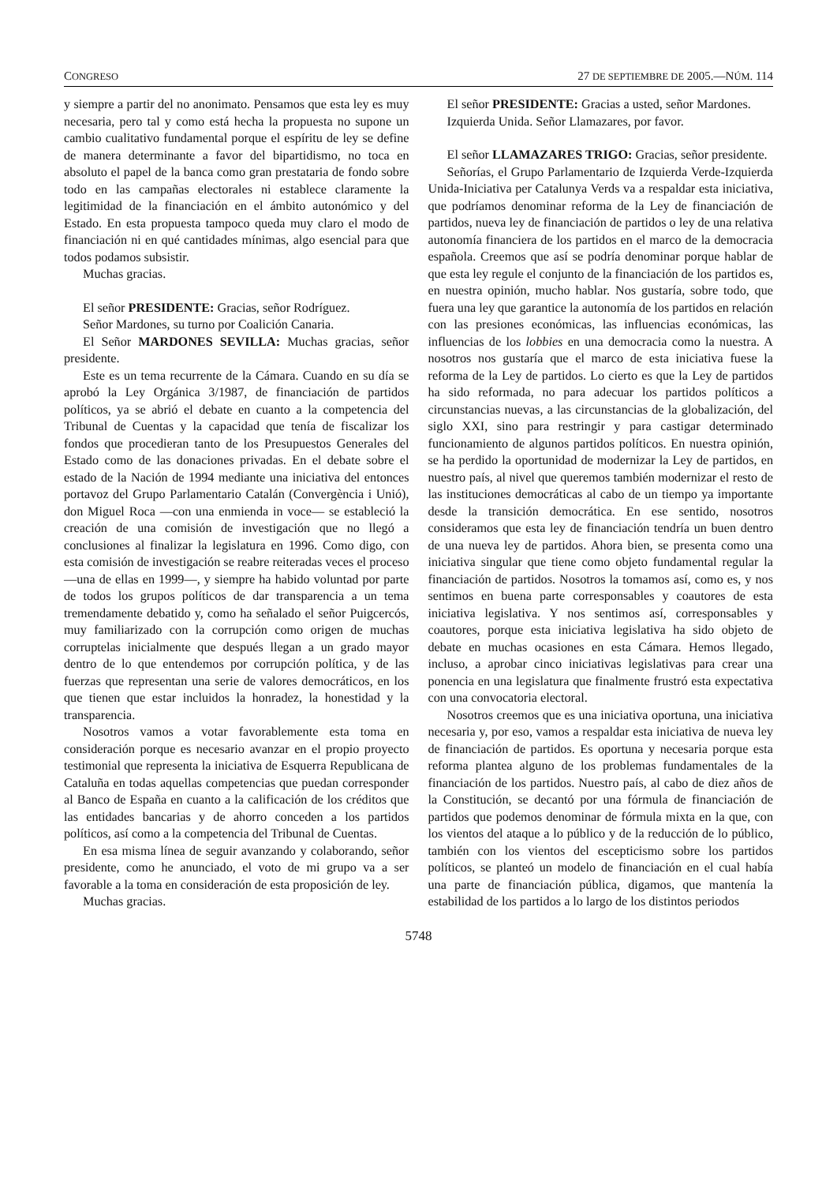CONGRESO 27 DE SEPTIEMBRE DE 2005.—NÚM. 114
y siempre a partir del no anonimato. Pensamos que esta ley es muy necesaria, pero tal y como está hecha la propuesta no supone un cambio cualitativo fundamental porque el espíritu de ley se define de manera determinante a favor del bipartidismo, no toca en absoluto el papel de la banca como gran prestataria de fondo sobre todo en las campañas electorales ni establece claramente la legitimidad de la financiación en el ámbito autonómico y del Estado. En esta propuesta tampoco queda muy claro el modo de financiación ni en qué cantidades mínimas, algo esencial para que todos podamos subsistir.
Muchas gracias.
El señor PRESIDENTE: Gracias, señor Rodríguez.
Señor Mardones, su turno por Coalición Canaria.
El Señor MARDONES SEVILLA: Muchas gracias, señor presidente.
Este es un tema recurrente de la Cámara. Cuando en su día se aprobó la Ley Orgánica 3/1987, de financiación de partidos políticos, ya se abrió el debate en cuanto a la competencia del Tribunal de Cuentas y la capacidad que tenía de fiscalizar los fondos que procedieran tanto de los Presupuestos Generales del Estado como de las donaciones privadas. En el debate sobre el estado de la Nación de 1994 mediante una iniciativa del entonces portavoz del Grupo Parlamentario Catalán (Convergència i Unió), don Miguel Roca —con una enmienda in voce— se estableció la creación de una comisión de investigación que no llegó a conclusiones al finalizar la legislatura en 1996. Como digo, con esta comisión de investigación se reabre reiteradas veces el proceso —una de ellas en 1999—, y siempre ha habido voluntad por parte de todos los grupos políticos de dar transparencia a un tema tremendamente debatido y, como ha señalado el señor Puigcercós, muy familiarizado con la corrupción como origen de muchas corruptelas inicialmente que después llegan a un grado mayor dentro de lo que entendemos por corrupción política, y de las fuerzas que representan una serie de valores democráticos, en los que tienen que estar incluidos la honradez, la honestidad y la transparencia.
Nosotros vamos a votar favorablemente esta toma en consideración porque es necesario avanzar en el propio proyecto testimonial que representa la iniciativa de Esquerra Republicana de Cataluña en todas aquellas competencias que puedan corresponder al Banco de España en cuanto a la calificación de los créditos que las entidades bancarias y de ahorro conceden a los partidos políticos, así como a la competencia del Tribunal de Cuentas.
En esa misma línea de seguir avanzando y colaborando, señor presidente, como he anunciado, el voto de mi grupo va a ser favorable a la toma en consideración de esta proposición de ley.
Muchas gracias.
El señor PRESIDENTE: Gracias a usted, señor Mardones.
Izquierda Unida. Señor Llamazares, por favor.
El señor LLAMAZARES TRIGO: Gracias, señor presidente.
Señorías, el Grupo Parlamentario de Izquierda Verde-Izquierda Unida-Iniciativa per Catalunya Verds va a respaldar esta iniciativa, que podríamos denominar reforma de la Ley de financiación de partidos, nueva ley de financiación de partidos o ley de una relativa autonomía financiera de los partidos en el marco de la democracia española. Creemos que así se podría denominar porque hablar de que esta ley regule el conjunto de la financiación de los partidos es, en nuestra opinión, mucho hablar. Nos gustaría, sobre todo, que fuera una ley que garantice la autonomía de los partidos en relación con las presiones económicas, las influencias económicas, las influencias de los lobbies en una democracia como la nuestra. A nosotros nos gustaría que el marco de esta iniciativa fuese la reforma de la Ley de partidos. Lo cierto es que la Ley de partidos ha sido reformada, no para adecuar los partidos políticos a circunstancias nuevas, a las circunstancias de la globalización, del siglo XXI, sino para restringir y para castigar determinado funcionamiento de algunos partidos políticos. En nuestra opinión, se ha perdido la oportunidad de modernizar la Ley de partidos, en nuestro país, al nivel que queremos también modernizar el resto de las instituciones democráticas al cabo de un tiempo ya importante desde la transición democrática. En ese sentido, nosotros consideramos que esta ley de financiación tendría un buen dentro de una nueva ley de partidos. Ahora bien, se presenta como una iniciativa singular que tiene como objeto fundamental regular la financiación de partidos. Nosotros la tomamos así, como es, y nos sentimos en buena parte corresponsables y coautores de esta iniciativa legislativa. Y nos sentimos así, corresponsables y coautores, porque esta iniciativa legislativa ha sido objeto de debate en muchas ocasiones en esta Cámara. Hemos llegado, incluso, a aprobar cinco iniciativas legislativas para crear una ponencia en una legislatura que finalmente frustró esta expectativa con una convocatoria electoral.
Nosotros creemos que es una iniciativa oportuna, una iniciativa necesaria y, por eso, vamos a respaldar esta iniciativa de nueva ley de financiación de partidos. Es oportuna y necesaria porque esta reforma plantea alguno de los problemas fundamentales de la financiación de los partidos. Nuestro país, al cabo de diez años de la Constitución, se decantó por una fórmula de financiación de partidos que podemos denominar de fórmula mixta en la que, con los vientos del ataque a lo público y de la reducción de lo público, también con los vientos del escepticismo sobre los partidos políticos, se planteó un modelo de financiación en el cual había una parte de financiación pública, digamos, que mantenía la estabilidad de los partidos a lo largo de los distintos periodos
5748